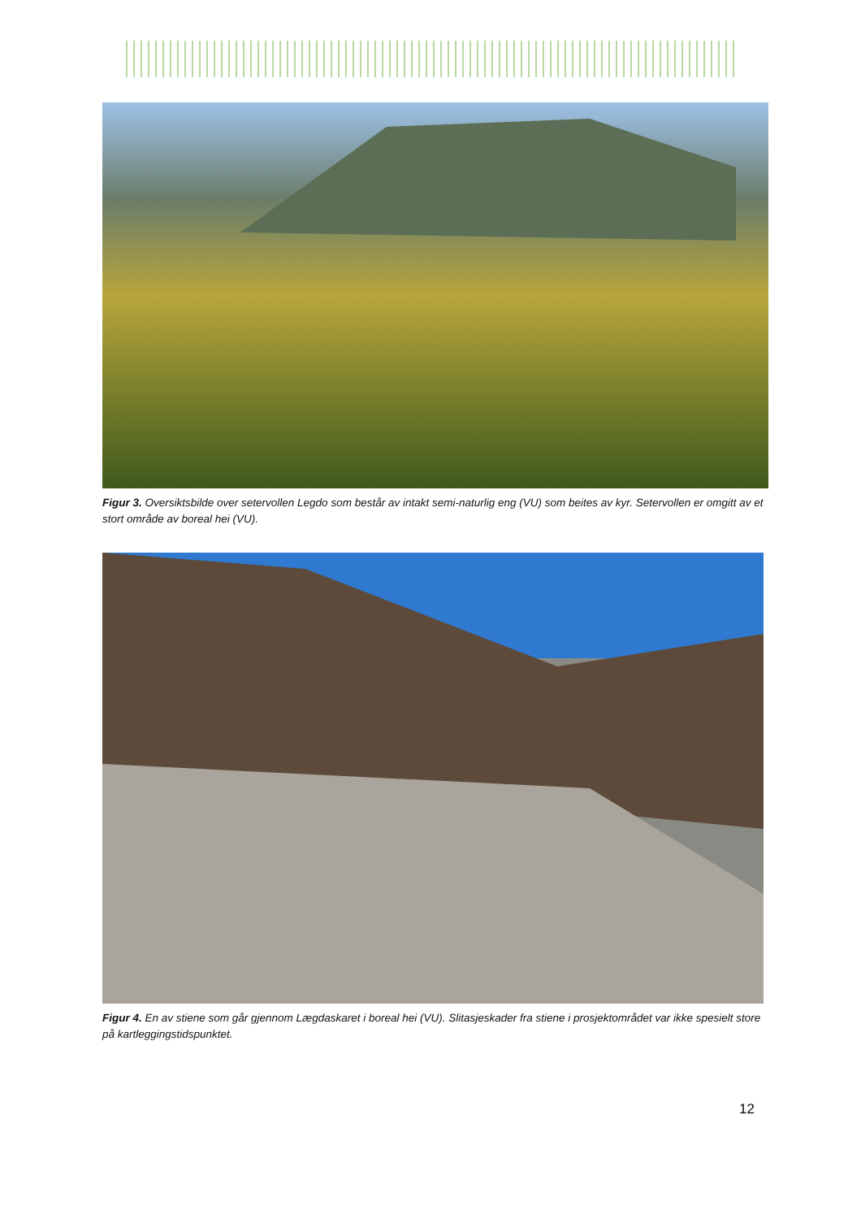Figur 3. Oversiktsbilde over setervollen Legdo som består av intakt semi-naturlig eng (VU) som beites av kyr. Setervollen er omgitt av et stort område av boreal hei (VU).
Figur 4. En av stiene som går gjennom Lægdaskaret i boreal hei (VU). Slitasjeskader fra stiene i prosjektområdet var ikke spesielt store på kartleggingstidspunktet.
12